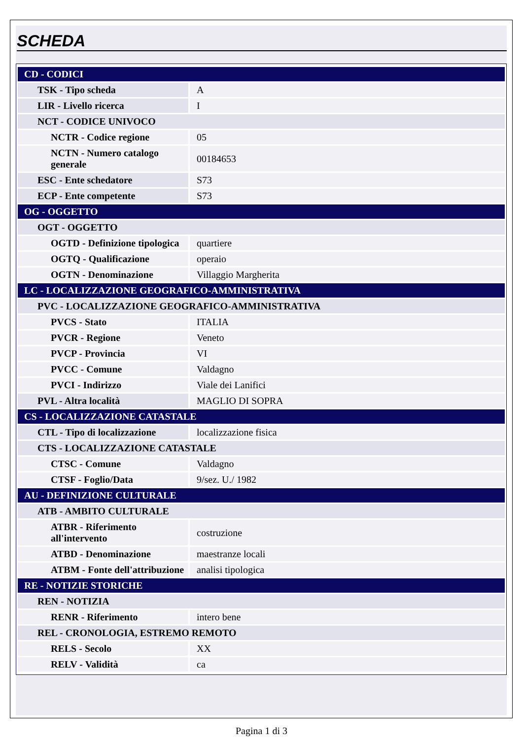SCHEDA
| CD - CODICI | |
| TSK - Tipo scheda | A |
| LIR - Livello ricerca | I |
| NCT - CODICE UNIVOCO | |
| NCTR - Codice regione | 05 |
| NCTN - Numero catalogo generale | 00184653 |
| ESC - Ente schedatore | S73 |
| ECP - Ente competente | S73 |
| OG - OGGETTO | |
| OGT - OGGETTO | |
| OGTD - Definizione tipologica | quartiere |
| OGTQ - Qualificazione | operaio |
| OGTN - Denominazione | Villaggio Margherita |
| LC - LOCALIZZAZIONE GEOGRAFICO-AMMINISTRATIVA | |
| PVC - LOCALIZZAZIONE GEOGRAFICO-AMMINISTRATIVA | |
| PVCS - Stato | ITALIA |
| PVCR - Regione | Veneto |
| PVCP - Provincia | VI |
| PVCC - Comune | Valdagno |
| PVCI - Indirizzo | Viale dei Lanifici |
| PVL - Altra località | MAGLIO DI SOPRA |
| CS - LOCALIZZAZIONE CATASTALE | |
| CTL - Tipo di localizzazione | localizzazione fisica |
| CTS - LOCALIZZAZIONE CATASTALE | |
| CTSC - Comune | Valdagno |
| CTSF - Foglio/Data | 9/sez. U./ 1982 |
| AU - DEFINIZIONE CULTURALE | |
| ATB - AMBITO CULTURALE | |
| ATBR - Riferimento all'intervento | costruzione |
| ATBD - Denominazione | maestranze locali |
| ATBM - Fonte dell'attribuzione | analisi tipologica |
| RE - NOTIZIE STORICHE | |
| REN - NOTIZIA | |
| RENR - Riferimento | intero bene |
| REL - CRONOLOGIA, ESTREMO REMOTO | |
| RELS - Secolo | XX |
| RELV - Validità | ca |
Pagina 1 di 3